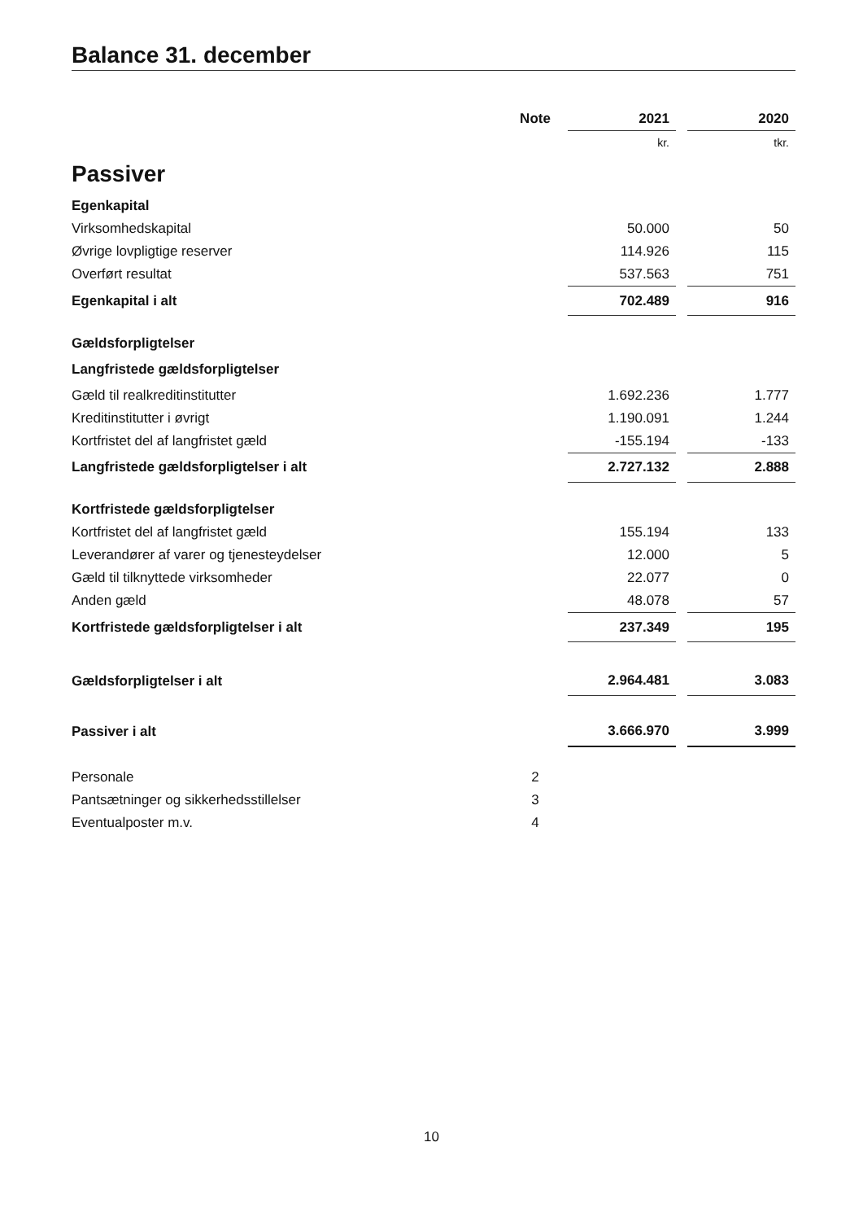Balance 31. december
| | Note | 2021 | | 2020 |
| --- | --- | --- | --- | --- |
| | | kr. | | tkr. |
| Passiver | | | | |
| Egenkapital | | | | |
| Virksomhedskapital | | 50.000 | | 50 |
| Øvrige lovpligtige reserver | | 114.926 | | 115 |
| Overført resultat | | 537.563 | | 751 |
| Egenkapital i alt | | 702.489 | | 916 |
| Gældsforpligtelser | | | | |
| Langfristede gældsforpligtelser | | | | |
| Gæld til realkreditinstitutter | | 1.692.236 | | 1.777 |
| Kreditinstitutter i øvrigt | | 1.190.091 | | 1.244 |
| Kortfristet del af langfristet gæld | | -155.194 | | -133 |
| Langfristede gældsforpligtelser i alt | | 2.727.132 | | 2.888 |
| Kortfristede gældsforpligtelser | | | | |
| Kortfristet del af langfristet gæld | | 155.194 | | 133 |
| Leverandører af varer og tjenesteydelser | | 12.000 | | 5 |
| Gæld til tilknyttede virksomheder | | 22.077 | | 0 |
| Anden gæld | | 48.078 | | 57 |
| Kortfristede gældsforpligtelser i alt | | 237.349 | | 195 |
| Gældsforpligtelser i alt | | 2.964.481 | | 3.083 |
| Passiver i alt | | 3.666.970 | | 3.999 |
| Personale | 2 | | | |
| Pantsætninger og sikkerhedsstillelser | 3 | | | |
| Eventualposter m.v. | 4 | | | |
10